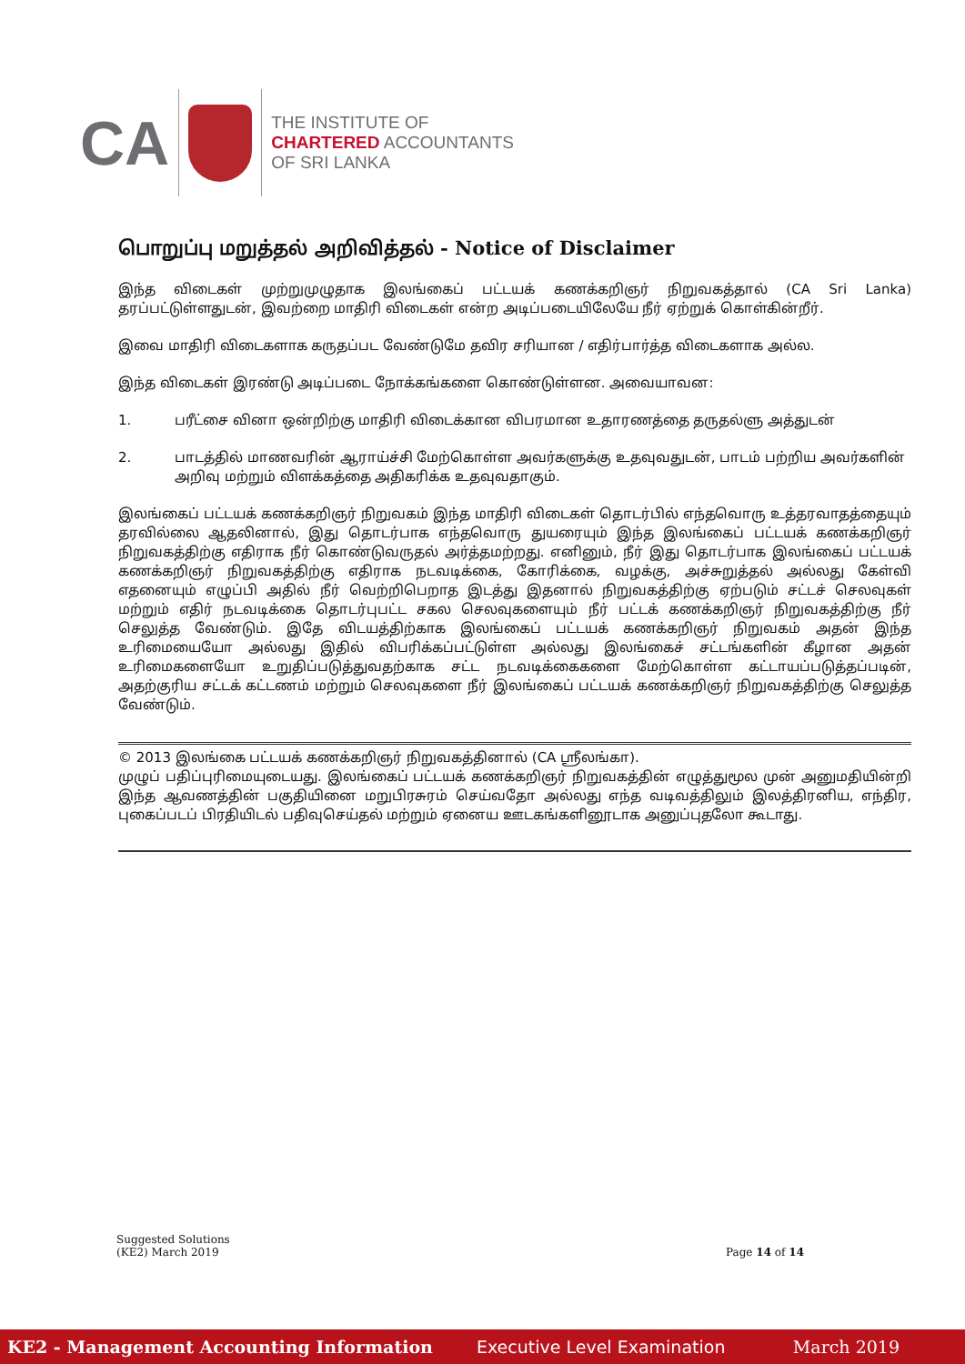CA
THE INSTITUTE OF
CHARTERED ACCOUNTANTS
OF SRI LANKA
பொறுப்பு மறுத்தல் அறிவித்தல் - Notice of Disclaimer
இந்த விடைகள் முற்றுமுழுதாக இலங்கைப் பட்டயக் கணக்கறிஞர் நிறுவகத்தால் (CA Sri Lanka) தரப்பட்டுள்ளதுடன், இவற்றை மாதிரி விடைகள் என்ற அடிப்படையிலேயே நீர் ஏற்றுக் கொள்கின்றீர்.
இவை மாதிரி விடைகளாக கருதப்பட வேண்டுமே தவிர சரியான / எதிர்பார்த்த விடைகளாக அல்ல.
இந்த விடைகள் இரண்டு அடிப்படை நோக்கங்களை கொண்டுள்ளன. அவையாவன:
1. பரீட்சை வினா ஒன்றிற்கு மாதிரி விடைக்கான விபரமான உதாரணத்தை தருதல்ளு அத்துடன்
2. பாடத்தில் மாணவரின் ஆராய்ச்சி மேற்கொள்ள அவர்களுக்கு உதவுவதுடன், பாடம் பற்றிய அவர்களின் அறிவு மற்றும் விளக்கத்தை அதிகரிக்க உதவுவதாகும்.
இலங்கைப் பட்டயக் கணக்கறிஞர் நிறுவகம் இந்த மாதிரி விடைகள் தொடர்பில் எந்தவொரு உத்தரவாதத்தையும் தரவில்லை ஆதலினால், இது தொடர்பாக எந்தவொரு துயரையும் இந்த இலங்கைப் பட்டயக் கணக்கறிஞர் நிறுவகத்திற்கு எதிராக நீர் கொண்டுவருதல் அர்த்தமற்றது. எனினும், நீர் இது தொடர்பாக இலங்கைப் பட்டயக் கணக்கறிஞர் நிறுவகத்திற்கு எதிராக நடவடிக்கை, கோரிக்கை, வழக்கு, அச்சுறுத்தல் அல்லது கேள்வி எதனையும் எழுப்பி அதில் நீர் வெற்றிபெறாத இடத்து இதனால் நிறுவகத்திற்கு ஏற்படும் சட்டச் செலவுகள் மற்றும் எதிர் நடவடிக்கை தொடர்புபட்ட சகல செலவுகளையும் நீர் பட்டக் கணக்கறிஞர் நிறுவகத்திற்கு நீர் செலுத்த வேண்டும். இதே விடயத்திற்காக இலங்கைப் பட்டயக் கணக்கறிஞர் நிறுவகம் அதன் இந்த உரிமையையோ அல்லது இதில் விபரிக்கப்பட்டுள்ள அல்லது இலங்கைச் சட்டங்களின் கீழான அதன் உரிமைகளையோ உறுதிப்படுத்துவதற்காக சட்ட நடவடிக்கைகளை மேற்கொள்ள கட்டாயப்படுத்தப்படின், அதற்குரிய சட்டக் கட்டணம் மற்றும் செலவுகளை நீர் இலங்கைப் பட்டயக் கணக்கறிஞர் நிறுவகத்திற்கு செலுத்த வேண்டும்.
© 2013 இலங்கை பட்டயக் கணக்கறிஞர் நிறுவகத்தினால் (CA ஸ்ரீலங்கா).
முழுப் பதிப்புரிமையுடையது. இலங்கைப் பட்டயக் கணக்கறிஞர் நிறுவகத்தின் எழுத்துமூல முன் அனுமதியின்றி இந்த ஆவணத்தின் பகுதியினை மறுபிரசுரம் செய்வதோ அல்லது எந்த வடிவத்திலும் இலத்திரனிய, எந்திர, புகைப்படப் பிரதியிடல் பதிவுசெய்தல் மற்றும் ஏனைய ஊடகங்களினூடாக அனுப்புதலோ கூடாது.
Suggested Solutions
(KE2) March 2019
Page 14 of 14
KE2 - Management Accounting Information Executive Level Examination March 2019